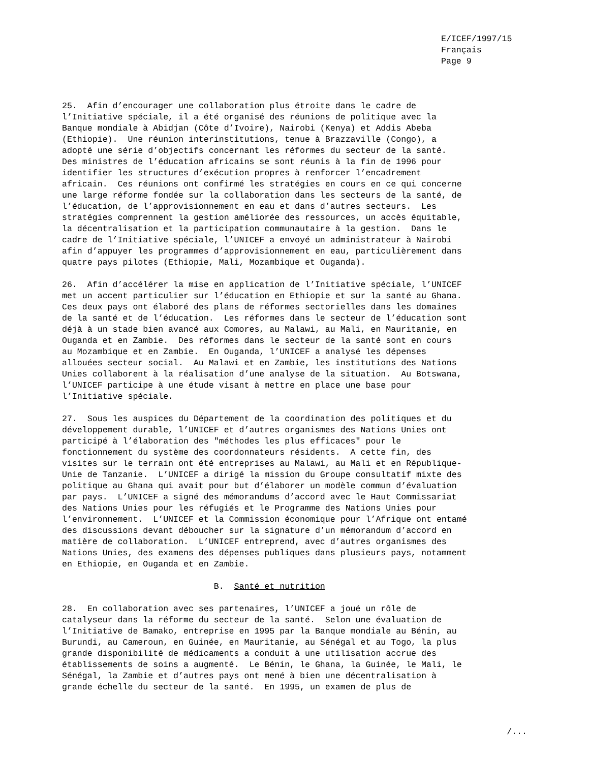E/ICEF/1997/15
Français
Page 9
25.  Afin d’encourager une collaboration plus étroite dans le cadre de
l’Initiative spéciale, il a été organisé des réunions de politique avec la
Banque mondiale à Abidjan (Côte d’Ivoire), Nairobi (Kenya) et Addis Abeba
(Ethiopie).  Une réunion interinstitutions, tenue à Brazzaville (Congo), a
adopté une série d’objectifs concernant les réformes du secteur de la santé.
Des ministres de l’éducation africains se sont réunis à la fin de 1996 pour
identifier les structures d’exécution propres à renforcer l’encadrement
africain.  Ces réunions ont confirmé les stratégies en cours en ce qui concerne
une large réforme fondée sur la collaboration dans les secteurs de la santé, de
l’éducation, de l’approvisionnement en eau et dans d’autres secteurs.  Les
stratégies comprennent la gestion améliorée des ressources, un accès équitable,
la décentralisation et la participation communautaire à la gestion.  Dans le
cadre de l’Initiative spéciale, l’UNICEF a envoyé un administrateur à Nairobi
afin d’appuyer les programmes d’approvisionnement en eau, particulièrement dans
quatre pays pilotes (Ethiopie, Mali, Mozambique et Ouganda).

26.  Afin d’accélérer la mise en application de l’Initiative spéciale, l’UNICEF
met un accent particulier sur l’éducation en Ethiopie et sur la santé au Ghana.
Ces deux pays ont élaboré des plans de réformes sectorielles dans les domaines
de la santé et de l’éducation.  Les réformes dans le secteur de l’éducation sont
déjà à un stade bien avancé aux Comores, au Malawi, au Mali, en Mauritanie, en
Ouganda et en Zambie.  Des réformes dans le secteur de la santé sont en cours
au Mozambique et en Zambie.  En Ouganda, l’UNICEF a analysé les dépenses
allouées secteur social.  Au Malawi et en Zambie, les institutions des Nations
Unies collaborent à la réalisation d’une analyse de la situation.  Au Botswana,
l’UNICEF participe à une étude visant à mettre en place une base pour
l’Initiative spéciale.

27.  Sous les auspices du Département de la coordination des politiques et du
développement durable, l’UNICEF et d’autres organismes des Nations Unies ont
participé à l’élaboration des "méthodes les plus efficaces" pour le
fonctionnement du système des coordonnateurs résidents.  A cette fin, des
visites sur le terrain ont été entreprises au Malawi, au Mali et en République-
Unie de Tanzanie.  L’UNICEF a dirigé la mission du Groupe consultatif mixte des
politique au Ghana qui avait pour but d’élaborer un modèle commun d’évaluation
par pays.  L’UNICEF a signé des mémorandums d’accord avec le Haut Commissariat
des Nations Unies pour les réfugiés et le Programme des Nations Unies pour
l’environnement.  L’UNICEF et la Commission économique pour l’Afrique ont entamé
des discussions devant déboucher sur la signature d’un mémorandum d’accord en
matière de collaboration.  L’UNICEF entreprend, avec d’autres organismes des
Nations Unies, des examens des dépenses publiques dans plusieurs pays, notamment
en Ethiopie, en Ouganda et en Zambie.

                              B.  Santé et nutrition

28.  En collaboration avec ses partenaires, l’UNICEF a joué un rôle de
catalyseur dans la réforme du secteur de la santé.  Selon une évaluation de
l’Initiative de Bamako, entreprise en 1995 par la Banque mondiale au Bénin, au
Burundi, au Cameroun, en Guinée, en Mauritanie, au Sénégal et au Togo, la plus
grande disponibilité de médicaments a conduit à une utilisation accrue des
établissements de soins a augmenté.  Le Bénin, le Ghana, la Guinée, le Mali, le
Sénégal, la Zambie et d’autres pays ont mené à bien une décentralisation à
grande échelle du secteur de la santé.  En 1995, un examen de plus de
/...